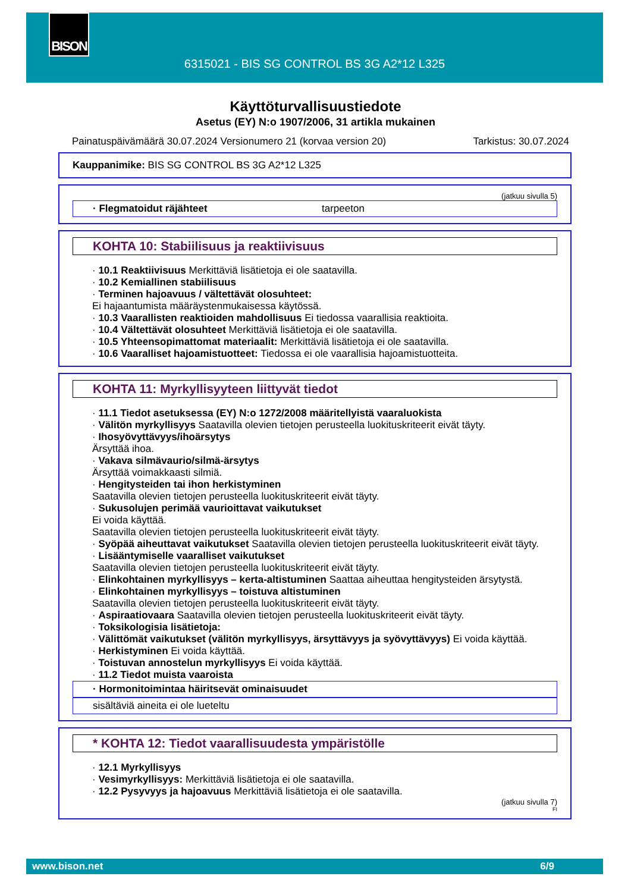BISON
6315021 - BIS SG CONTROL BS 3G A2*12 L325
Käyttöturvallisuustiedote
Asetus (EY) N:o 1907/2006, 31 artikla mukainen
Painatuspäivämäärä 30.07.2024 Versionumero 21 (korvaa version 20) Tarkistus: 30.07.2024
Kauppanimike: BIS SG CONTROL BS 3G A2*12 L325
(jatkuu sivulla 5)
· Flegmatoidut räjähteet tarpeeton
KOHTA 10: Stabiilisuus ja reaktiivisuus
· 10.1 Reaktiivisuus Merkittäviä lisätietoja ei ole saatavilla.
· 10.2 Kemiallinen stabiilisuus
· Terminen hajoavuus / vältettävät olosuhteet:
Ei hajaantumista määräystenmukaisessa käytössä.
· 10.3 Vaarallisten reaktioiden mahdollisuus Ei tiedossa vaarallisia reaktioita.
· 10.4 Vältettävät olosuhteet Merkittäviä lisätietoja ei ole saatavilla.
· 10.5 Yhteensopimattomat materiaalit: Merkittäviä lisätietoja ei ole saatavilla.
· 10.6 Vaaralliset hajoamistuotteet: Tiedossa ei ole vaarallisia hajoamistuotteita.
KOHTA 11: Myrkyllisyyteen liittyvät tiedot
· 11.1 Tiedot asetuksessa (EY) N:o 1272/2008 määritellyistä vaaraluokista
· Välitön myrkyllisyys Saatavilla olevien tietojen perusteella luokituskriteerit eivät täyty.
· Ihosyövyttävyys/ihoärsytys
Ärsyttää ihoa.
· Vakava silmävaurio/silmä-ärsytys
Ärsyttää voimakkaasti silmiä.
· Hengitysteiden tai ihon herkistyminen
Saatavilla olevien tietojen perusteella luokituskriteerit eivät täyty.
· Sukusolujen perimää vaurioittavat vaikutukset
Ei voida käyttää.
Saatavilla olevien tietojen perusteella luokituskriteerit eivät täyty.
· Syöpää aiheuttavat vaikutukset Saatavilla olevien tietojen perusteella luokituskriteerit eivät täyty.
· Lisääntymiselle vaaralliset vaikutukset
Saatavilla olevien tietojen perusteella luokituskriteerit eivät täyty.
· Elinkohtainen myrkyllisyys – kerta-altistuminen Saattaa aiheuttaa hengitysteiden ärsytystä.
· Elinkohtainen myrkyllisyys – toistuva altistuminen
Saatavilla olevien tietojen perusteella luokituskriteerit eivät täyty.
· Aspiraatiovaara Saatavilla olevien tietojen perusteella luokituskriteerit eivät täyty.
· Toksikologisia lisätietoja:
· Välittömät vaikutukset (välitön myrkyllisyys, ärsyttävyys ja syövyttävyys) Ei voida käyttää.
· Herkistyminen Ei voida käyttää.
· Toistuvan annostelun myrkyllisyys Ei voida käyttää.
· 11.2 Tiedot muista vaaroista
· Hormonitoimintaa häiritsevät ominaisuudet
sisältäviä aineita ei ole lueteltu
* KOHTA 12: Tiedot vaarallisuudesta ympäristölle
· 12.1 Myrkyllisyys
· Vesimyrkyllisyys: Merkittäviä lisätietoja ei ole saatavilla.
· 12.2 Pysyvyys ja hajoavuus Merkittäviä lisätietoja ei ole saatavilla.
(jatkuu sivulla 7)
FI
www.bison.net 6/9